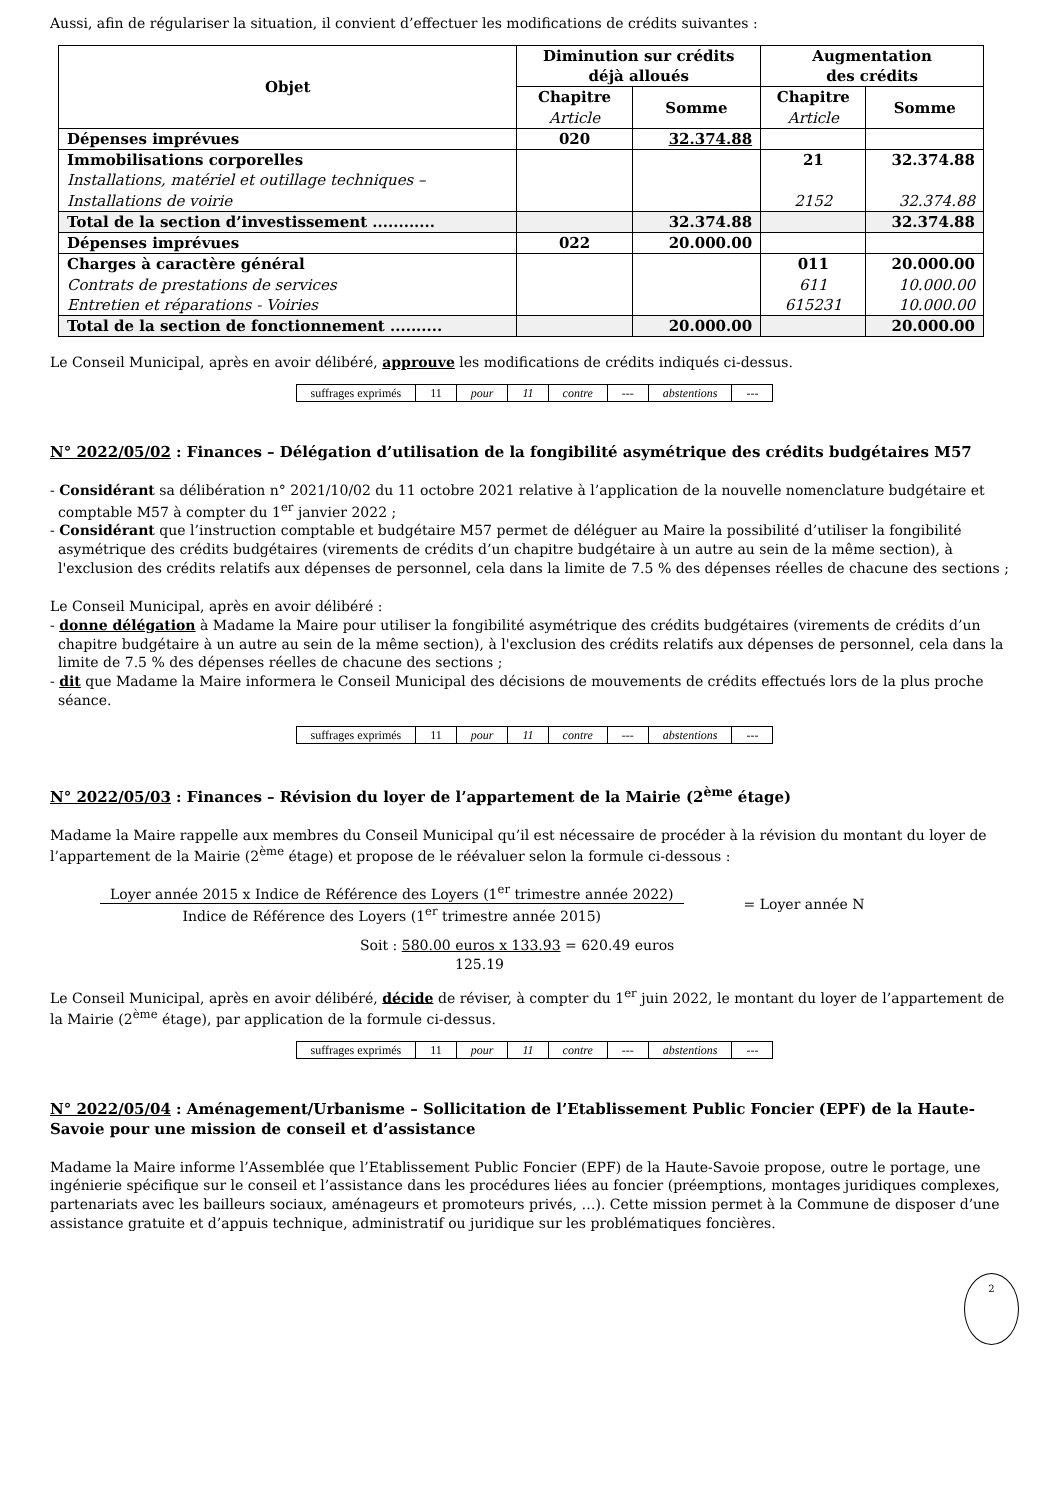Aussi, afin de régulariser la situation, il convient d’effectuer les modifications de crédits suivantes :
| Objet | Diminution sur crédits déjà alloués | | Augmentation des crédits | |
| --- | --- | --- | --- | --- |
| | Chapitre Article | Somme | Chapitre Article | Somme |
| Dépenses imprévues | 020 | 32.374.88 | | |
| Immobilisations corporelles Installations, matériel et outillage techniques – Installations de voirie | | | 21 2152 | 32.374.88 32.374.88 |
| Total de la section d’investissement ............ | | 32.374.88 | | 32.374.88 |
| Dépenses imprévues | 022 | 20.000.00 | | |
| Charges à caractère général Contrats de prestations de services Entretien et réparations - Voiries | | | 011 611 615231 | 20.000.00 10.000.00 10.000.00 |
| Total de la section de fonctionnement .......... | | 20.000.00 | | 20.000.00 |
Le Conseil Municipal, après en avoir délibéré, approuve les modifications de crédits indiqués ci-dessus.
| suffrages exprimés | 11 | pour | 11 | contre | --- | abstentions | --- |
N° 2022/05/02 : Finances – Délégation d’utilisation de la fongibilité asymétrique des crédits budgétaires M57
- Considérant sa délibération n° 2021/10/02 du 11 octobre 2021 relative à l’application de la nouvelle nomenclature budgétaire et comptable M57 à compter du 1<sup>er</sup> janvier 2022 ;
- Considérant que l’instruction comptable et budgétaire M57 permet de déléguer au Maire la possibilité d’utiliser la fongibilité asymétrique des crédits budgétaires (virements de crédits d’un chapitre budgétaire à un autre au sein de la même section), à l'exclusion des crédits relatifs aux dépenses de personnel, cela dans la limite de 7.5 % des dépenses réelles de chacune des sections ;
Le Conseil Municipal, après en avoir délibéré :
- donne délégation à Madame la Maire pour utiliser la fongibilité asymétrique des crédits budgétaires (virements de crédits d’un chapitre budgétaire à un autre au sein de la même section), à l'exclusion des crédits relatifs aux dépenses de personnel, cela dans la limite de 7.5 % des dépenses réelles de chacune des sections ;
- dit que Madame la Maire informera le Conseil Municipal des décisions de mouvements de crédits effectués lors de la plus proche séance.
| suffrages exprimés | 11 | pour | 11 | contre | --- | abstentions | --- |
N° 2022/05/03 : Finances – Révision du loyer de l’appartement de la Mairie (2<sup>ème</sup> étage)
Madame la Maire rappelle aux membres du Conseil Municipal qu’il est nécessaire de procéder à la révision du montant du loyer de l’appartement de la Mairie (2<sup>ème</sup> étage) et propose de le réévaluer selon la formule ci-dessous :
Loyer année 2015 x Indice de Référence des Loyers (1<sup>er</sup> trimestre année 2022)
Indice de Référence des Loyers (1<sup>er</sup> trimestre année 2015)
= Loyer année N
Soit : 580.00 euros x 133.93 = 620.49 euros
125.19
Le Conseil Municipal, après en avoir délibéré, décide de réviser, à compter du 1<sup>er</sup> juin 2022, le montant du loyer de l’appartement de la Mairie (2<sup>ème</sup> étage), par application de la formule ci-dessus.
| suffrages exprimés | 11 | pour | 11 | contre | --- | abstentions | --- |
N° 2022/05/04 : Aménagement/Urbanisme – Sollicitation de l’Etablissement Public Foncier (EPF) de la Haute-Savoie pour une mission de conseil et d’assistance
Madame la Maire informe l’Assemblée que l’Etablissement Public Foncier (EPF) de la Haute-Savoie propose, outre le portage, une ingénierie spécifique sur le conseil et l’assistance dans les procédures liées au foncier (préemptions, montages juridiques complexes, partenariats avec les bailleurs sociaux, aménageurs et promoteurs privés, …). Cette mission permet à la Commune de disposer d’une assistance gratuite et d’appuis technique, administratif ou juridique sur les problématiques foncières.
2